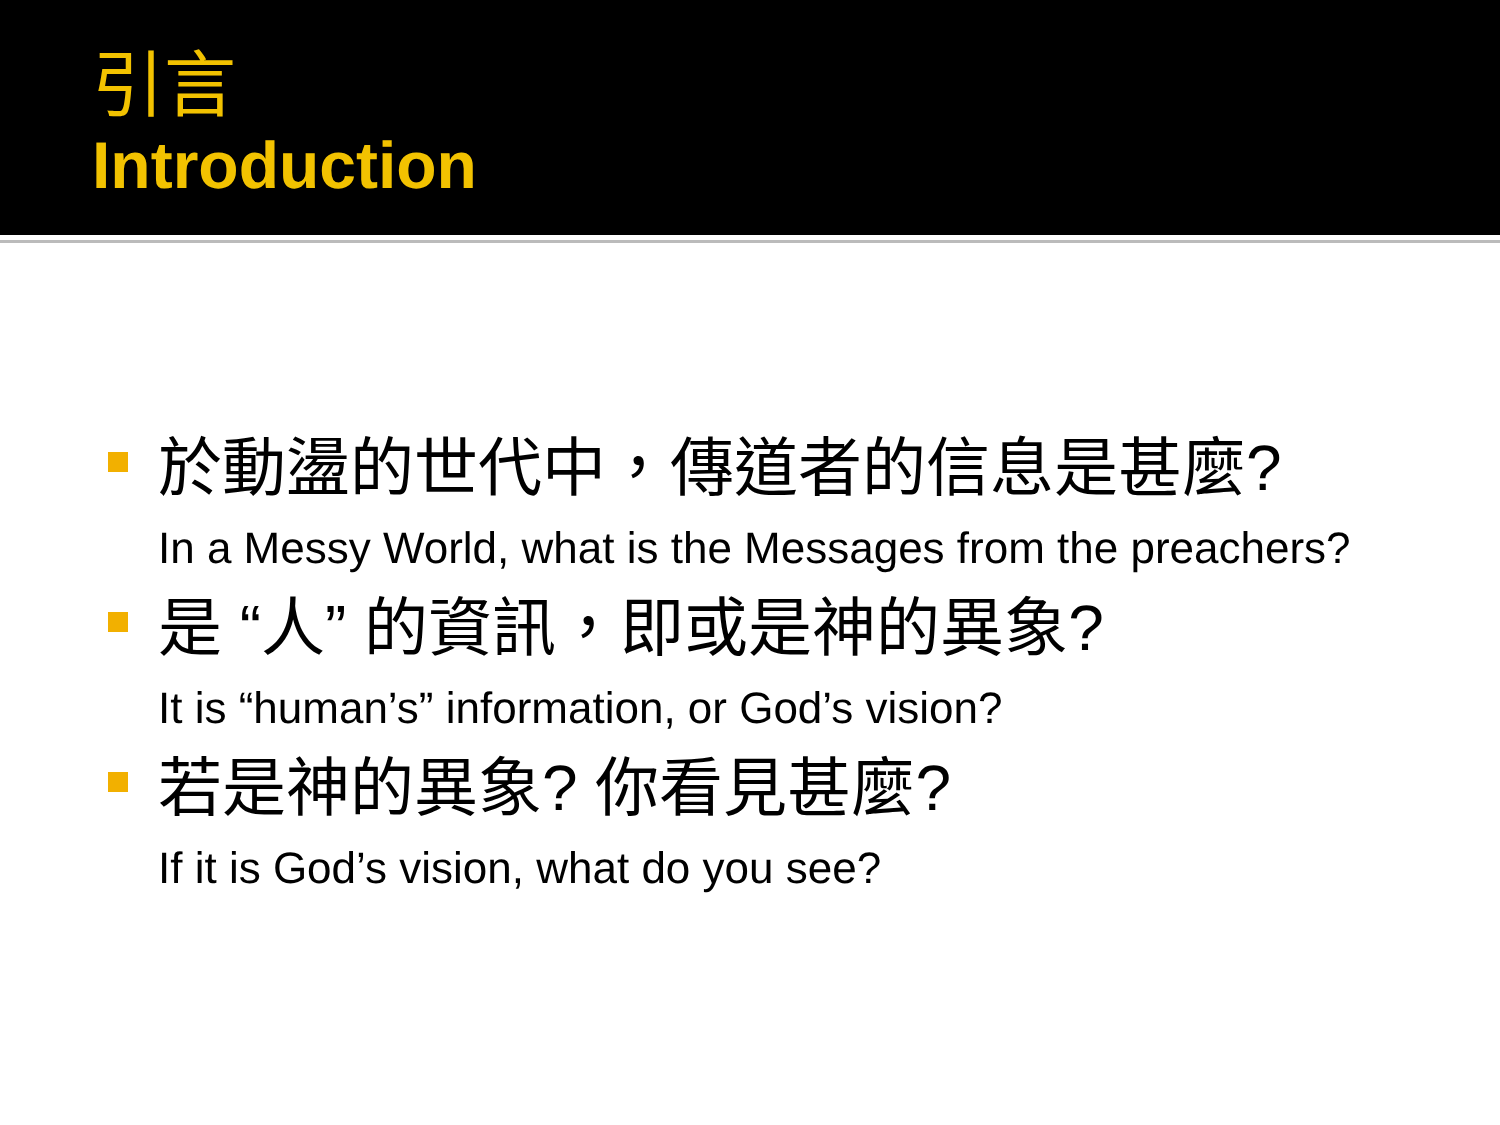引言
Introduction
於動盪的世代中，傳道者的信息是甚麼?
In a Messy World, what is the Messages from the preachers?
是 “人” 的資訊，即或是神的異象?
It is “human’s” information, or God’s vision?
若是神的異象? 你看見甚麼?
If it is God’s vision, what do you see?